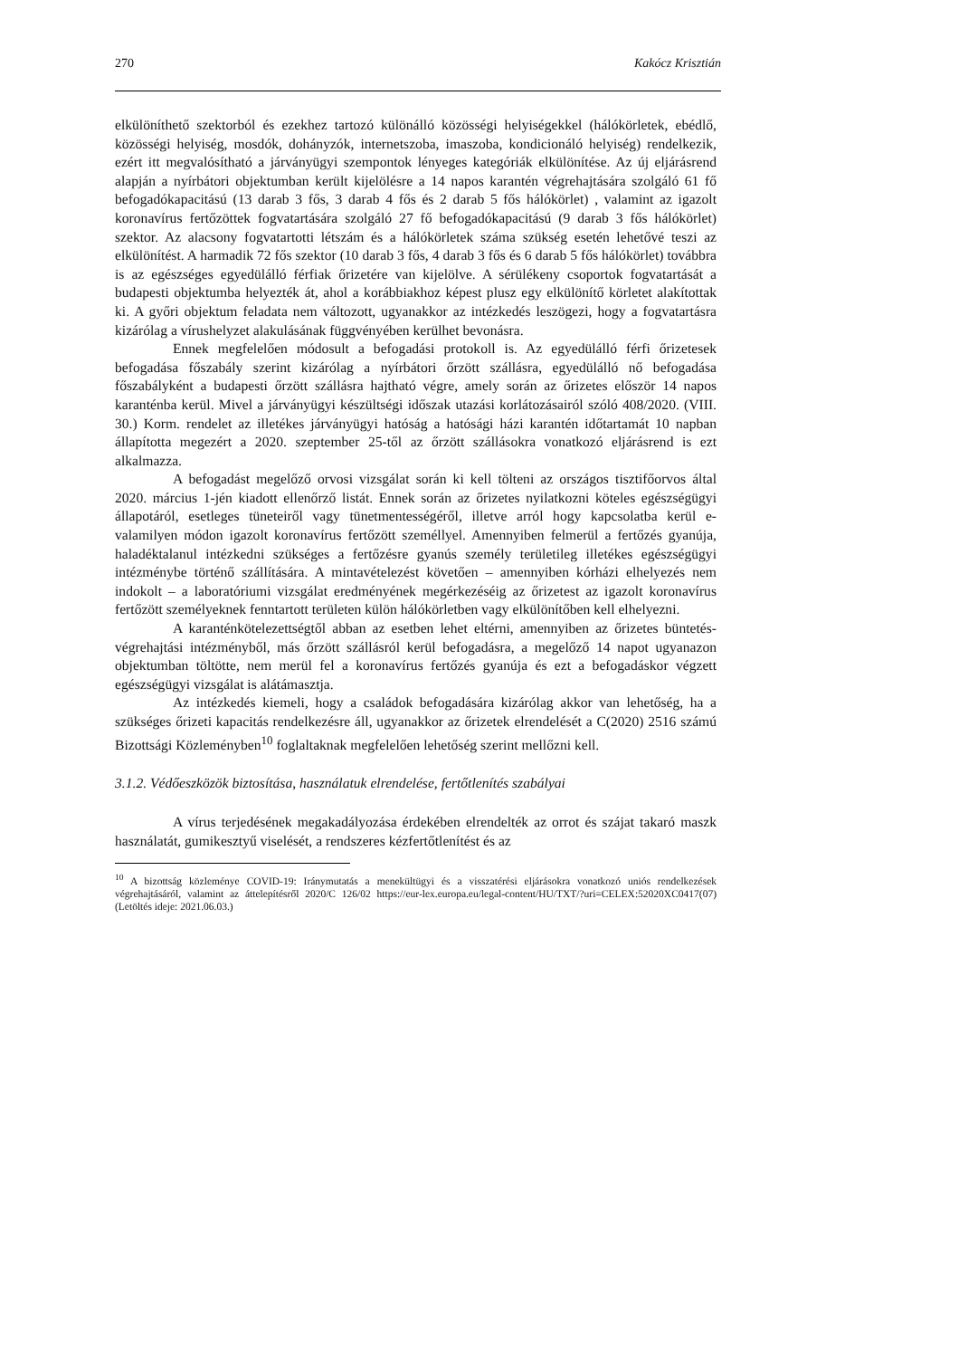270 Kakócz Krisztián
elkülöníthető szektorból és ezekhez tartozó különálló közösségi helyiségekkel (hálókörletek, ebédlő, közösségi helyiség, mosdók, dohányzók, internetszoba, imaszoba, kondicionáló helyiség) rendelkezik, ezért itt megvalósítható a járványügyi szempontok lényeges kategóriák elkülönítése. Az új eljárásrend alapján a nyírbátori objektumban került kijelölésre a 14 napos karantén végrehajtására szolgáló 61 fő befogadókapacitású (13 darab 3 fős, 3 darab 4 fős és 2 darab 5 fős hálókörlet) , valamint az igazolt koronavírus fertőzöttek fogvatartására szolgáló 27 fő befogadókapacitású (9 darab 3 fős hálókörlet) szektor. Az alacsony fogvatartotti létszám és a hálókörletek száma szükség esetén lehetővé teszi az elkülönítést. A harmadik 72 fős szektor (10 darab 3 fős, 4 darab 3 fős és 6 darab 5 fős hálókörlet) továbbra is az egészséges egyedülálló férfiak őrizetére van kijelölve. A sérülékeny csoportok fogvatartását a budapesti objektumba helyezték át, ahol a korábbiakhoz képest plusz egy elkülönítő körletet alakítottak ki. A győri objektum feladata nem változott, ugyanakkor az intézkedés leszögezi, hogy a fogvatartásra kizárólag a vírushelyzet alakulásának függvényében kerülhet bevonásra.
Ennek megfelelően módosult a befogadási protokoll is. Az egyedülálló férfi őrizetesek befogadása főszabály szerint kizárólag a nyírbátori őrzött szállásra, egyedülálló nő befogadása főszabályként a budapesti őrzött szállásra hajtható végre, amely során az őrizetes először 14 napos karanténba kerül. Mivel a járványügyi készültségi időszak utazási korlátozásairól szóló 408/2020. (VIII. 30.) Korm. rendelet az illetékes járványügyi hatóság a hatósági házi karantén időtartamát 10 napban állapította megezért a 2020. szeptember 25-től az őrzött szállásokra vonatkozó eljárásrend is ezt alkalmazza.
A befogadást megelőző orvosi vizsgálat során ki kell tölteni az országos tisztifőorvos által 2020. március 1-jén kiadott ellenőrző listát. Ennek során az őrizetes nyilatkozni köteles egészségügyi állapotáról, esetleges tüneteiről vagy tünetmentességéről, illetve arról hogy kapcsolatba kerül e- valamilyen módon igazolt koronavírus fertőzött személlyel. Amennyiben felmerül a fertőzés gyanúja, haladéktalanul intézkedni szükséges a fertőzésre gyanús személy területileg illetékes egészségügyi intézménybe történő szállítására. A mintavételezést követően – amennyiben kórházi elhelyezés nem indokolt – a laboratóriumi vizsgálat eredményének megérkezéséig az őrizetest az igazolt koronavírus fertőzött személyeknek fenntartott területen külön hálókörletben vagy elkülönítőben kell elhelyezni.
A karanténkötelezettségtől abban az esetben lehet eltérni, amennyiben az őrizetes büntetés-végrehajtási intézményből, más őrzött szállásról kerül befogadásra, a megelőző 14 napot ugyanazon objektumban töltötte, nem merül fel a koronavírus fertőzés gyanúja és ezt a befogadáskor végzett egészségügyi vizsgálat is alátámasztja.
Az intézkedés kiemeli, hogy a családok befogadására kizárólag akkor van lehetőség, ha a szükséges őrizeti kapacitás rendelkezésre áll, ugyanakkor az őrizetek elrendelését a C(2020) 2516 számú Bizottsági Közleményben<sup>10</sup> foglaltaknak megfelelően lehetőség szerint mellőzni kell.
3.1.2. Védőeszközök biztosítása, használatuk elrendelése, fertőtlenítés szabályai
A vírus terjedésének megakadályozása érdekében elrendelték az orrot és szájat takaró maszk használatát, gumikesztyű viselését, a rendszeres kézfertőtlenítést és az
<sup>10</sup> A bizottság közleménye COVID-19: Iránymutatás a menekültügyi és a visszatérési eljárásokra vonatkozó uniós rendelkezések végrehajtásáról, valamint az áttelepítésről 2020/C 126/02 https://eur-lex.europa.eu/legal-content/HU/TXT/?uri=CELEX:52020XC0417(07) (Letöltés ideje: 2021.06.03.)